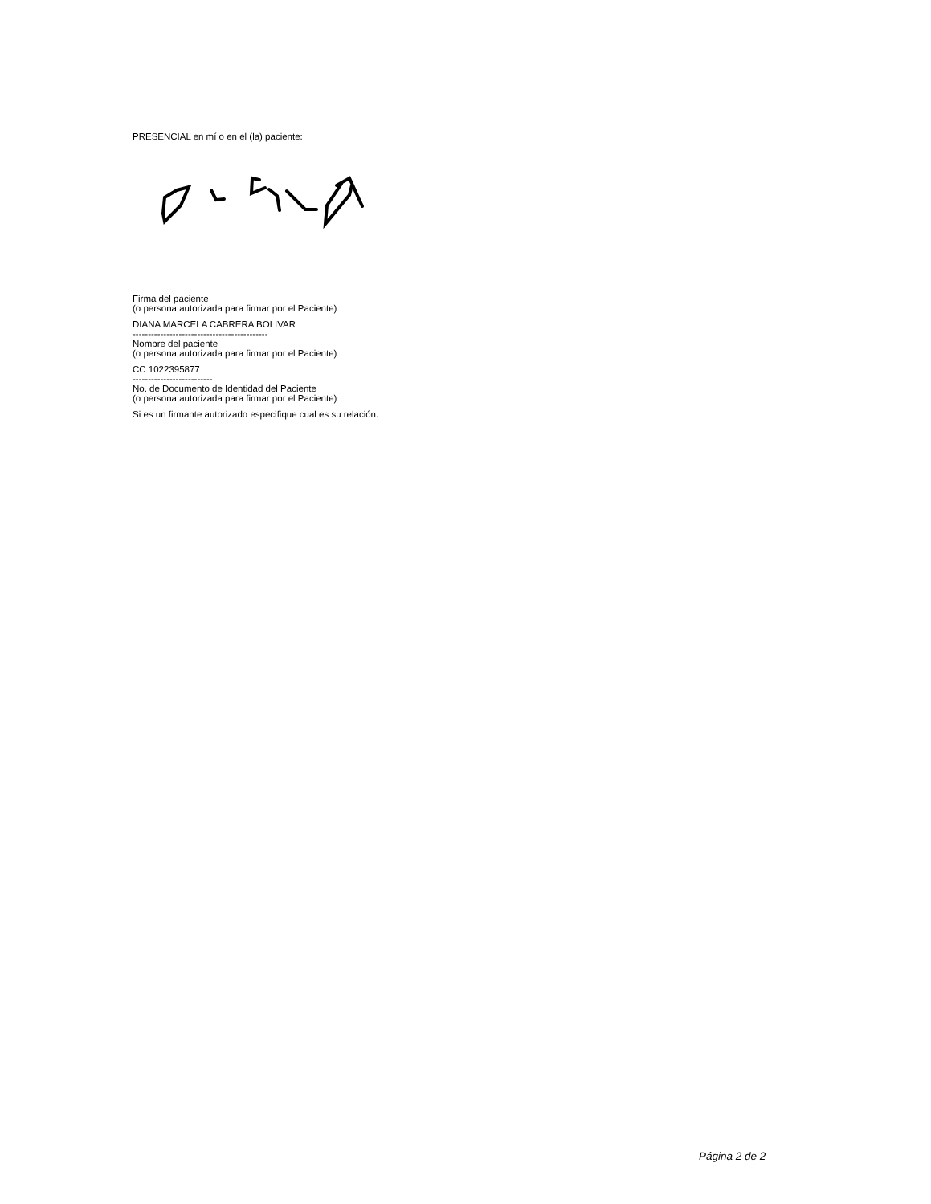PRESENCIAL en mí o en el (la) paciente:
Firma del paciente
(o persona autorizada para firmar por el Paciente)
DIANA MARCELA CABRERA BOLIVAR
--------------------------------------------
Nombre del paciente
(o persona autorizada para firmar por el Paciente)
CC 1022395877
--------------------------
No. de Documento de Identidad del Paciente
(o persona autorizada para firmar por el Paciente)
Si es un firmante autorizado especifique cual es su relación:
Página 2 de 2